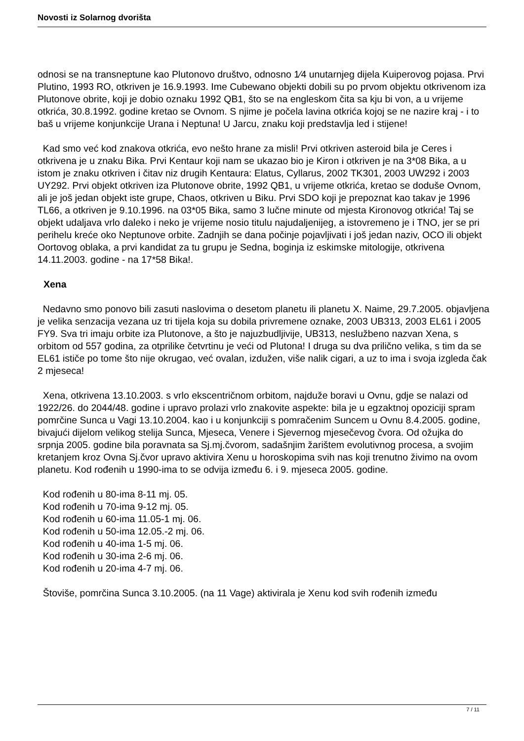Novosti iz Solarnog dvorišta
odnosi se na transneptune kao Plutonovo društvo, odnosno 1⁄4 unutarnjeg dijela Kuiperovog pojasa. Prvi Plutino, 1993 RO, otkriven je 16.9.1993. Ime Cubewano objekti dobili su po prvom objektu otkrivenom iza Plutonove obrite, koji je dobio oznaku 1992 QB1, što se na engleskom čita sa kju bi von, a u vrijeme otkrića, 30.8.1992. godine kretao se Ovnom. S njime je počela lavina otkrića kojoj se ne nazire kraj - i to baš u vrijeme konjunkcije Urana i Neptuna! U Jarcu, znaku koji predstavlja led i stijene!
Kad smo već kod znakova otkrića, evo nešto hrane za misli! Prvi otkriven asteroid bila je Ceres i otkrivena je u znaku Bika. Prvi Kentaur koji nam se ukazao bio je Kiron i otkriven je na 3*08 Bika, a u istom je znaku otkriven i čitav niz drugih Kentaura: Elatus, Cyllarus, 2002 TK301, 2003 UW292 i 2003 UY292. Prvi objekt otkriven iza Plutonove obrite, 1992 QB1, u vrijeme otkrića, kretao se doduše Ovnom, ali je još jedan objekt iste grupe, Chaos, otkriven u Biku. Prvi SDO koji je prepoznat kao takav je 1996 TL66, a otkriven je 9.10.1996. na 03*05 Bika, samo 3 lučne minute od mjesta Kironovog otkrića! Taj se objekt udaljava vrlo daleko i neko je vrijeme nosio titulu najudaljenijeg, a istovremeno je i TNO, jer se pri perihelu kreće oko Neptunove orbite. Zadnjih se dana počinje pojavljivati i još jedan naziv, OCO ili objekt Oortovog oblaka, a prvi kandidat za tu grupu je Sedna, boginja iz eskimske mitologije, otkrivena 14.11.2003. godine - na 17*58 Bika!.
Xena
Nedavno smo ponovo bili zasuti naslovima o desetom planetu ili planetu X. Naime, 29.7.2005. objavljena je velika senzacija vezana uz tri tijela koja su dobila privremene oznake, 2003 UB313, 2003 EL61 i 2005 FY9. Sva tri imaju orbite iza Plutonove, a što je najuzbudljivije, UB313, neslužbeno nazvan Xena, s orbitom od 557 godina, za otprilike četvrtinu je veći od Plutona! I druga su dva prilično velika, s tim da se EL61 ističe po tome što nije okrugao, već ovalan, izdužen, više nalik cigari, a uz to ima i svoja izgleda čak 2 mjeseca!
Xena, otkrivena 13.10.2003. s vrlo ekscentričnom orbitom, najduže boravi u Ovnu, gdje se nalazi od 1922/26. do 2044/48. godine i upravo prolazi vrlo znakovite aspekte: bila je u egzaktnoj opoziciji spram pomrčine Sunca u Vagi 13.10.2004. kao i u konjunkciji s pomračenim Suncem u Ovnu 8.4.2005. godine, bivajući dijelom velikog stelija Sunca, Mjeseca, Venere i Sjevernog mjesečevog čvora. Od ožujka do srpnja 2005. godine bila poravnata sa Sj.mj.čvorom, sadašnjim žarištem evolutivnog procesa, a svojim kretanjem kroz Ovna Sj.čvor upravo aktivira Xenu u horoskopima svih nas koji trenutno živimo na ovom planetu. Kod rođenih u 1990-ima to se odvija između 6. i 9. mjeseca 2005. godine.
Kod rođenih u 80-ima 8-11 mj. 05.
Kod rođenih u 70-ima 9-12 mj. 05.
Kod rođenih u 60-ima 11.05-1 mj. 06.
Kod rođenih u 50-ima 12.05.-2 mj. 06.
Kod rođenih u 40-ima 1-5 mj. 06.
Kod rođenih u 30-ima 2-6 mj. 06.
Kod rođenih u 20-ima 4-7 mj. 06.
Štoviše, pomrčina Sunca 3.10.2005. (na 11 Vage) aktivirala je Xenu kod svih rođenih između
7 / 11